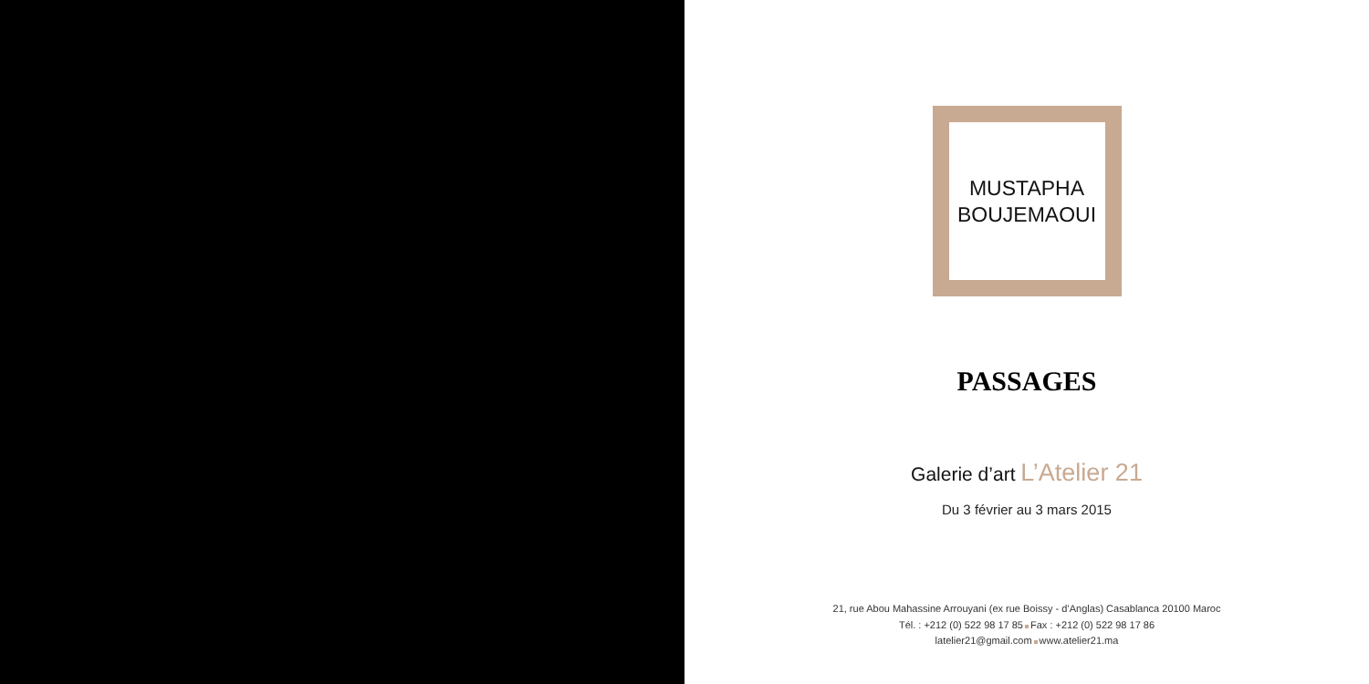MUSTAPHA
BOUJEMAOUI
PASSAGES
Galerie d’art L’Atelier 21
Du 3 février au 3 mars 2015
21, rue Abou Mahassine Arrouyani (ex rue Boissy - d’Anglas) Casablanca 20100 Maroc
Tél. : +212 (0) 522 98 17 85 Fax : +212 (0) 522 98 17 86
latelier21@gmail.com www.atelier21.ma